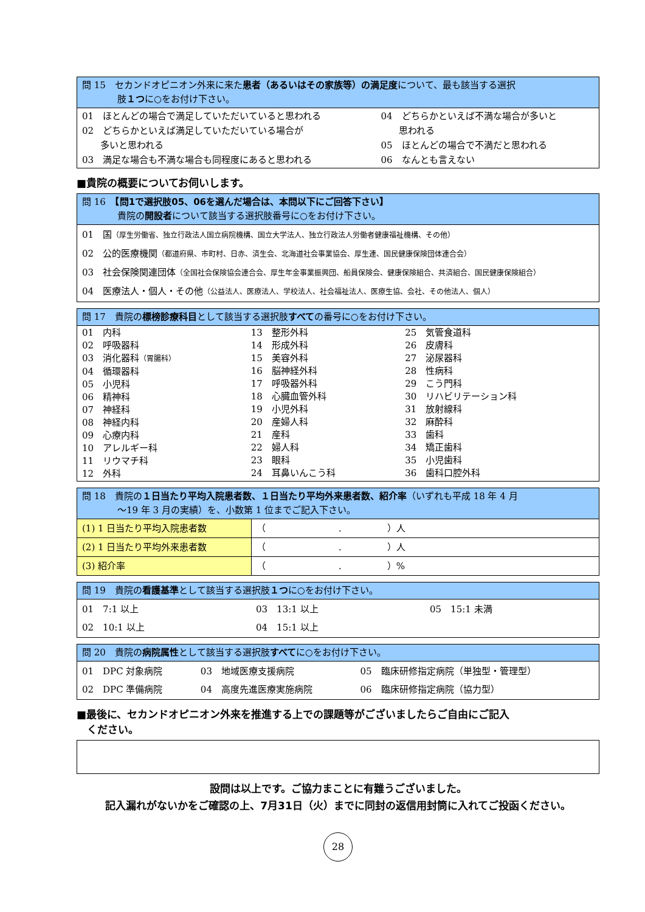問 15　セカンドオピニオン外来に来た患者（あるいはその家族等）の満足度について、最も該当する選択
肢１つに○をお付け下さい。
| 01 ほとんどの場合で満足していただいていると思われる 02 どちらかといえば満足していただいている場合が 多いと思われる 03 満足な場合も不満な場合も同程度にあると思われる | 04 どちらかといえば不満な場合が多いと 思われる 05 ほとんどの場合で不満だと思われる 06 なんとも言えない |
■貴院の概要についてお伺いします。
問 16　【問1で選択肢05、06を選んだ場合は、本問以下にご回答下さい】
貴院の開設者について該当する選択肢番号に○をお付け下さい。
| 01 国 （厚生労働省、独立行政法人国立病院機構、国立大学法人、独立行政法人労働者健康福祉機構、その他） 02 公的医療機関 （都道府県、市町村、日赤、済生会、北海道社会事業協会、厚生連、国民健康保険団体連合会） 03 社会保険関連団体 （全国社会保険協会連合会、厚生年金事業振興団、船員保険会、健康保険組合、共済組合、国民健康保険組合） 04 医療法人・個人・その他 （公益法人、医療法人、学校法人、社会福祉法人、医療生協、会社、その他法人、個人） |
問 17　貴院の標榜診療科目として該当する選択肢すべての番号に○をお付け下さい。
| 01 内科 02 呼吸器科 03 消化器科 （胃腸科） 04 循環器科 05 小児科 06 精神科 07 神経科 08 神経内科 09 心療内科 10 アレルギー科 11 リウマチ科 12 外科 | 13 整形外科 14 形成外科 15 美容外科 16 脳神経外科 17 呼吸器外科 18 心臓血管外科 19 小児外科 20 産婦人科 21 産科 22 婦人科 23 眼科 24 耳鼻いんこう科 | 25 気管食道科 26 皮膚科 27 泌尿器科 28 性病科 29 こう門科 30 リハビリテーション科 31 放射線科 32 麻酔科 33 歯科 34 矯正歯科 35 小児歯科 36 歯科口腔外科 |
問 18　貴院の１日当たり平均入院患者数、１日当たり平均外来患者数、紹介率（いずれも平成 18 年 4 月
～19 年 3 月の実績）を、小数第 1 位までご記入下さい。
| (1) 1 日当たり平均入院患者数 | （ . ）人 |
| (2) 1 日当たり平均外来患者数 | （ . ）人 |
| (3) 紹介率 | （ . ）% |
問 19　貴院の看護基準として該当する選択肢１つに○をお付け下さい。
| 01 7:1 以上 02 10:1 以上 | 03 13:1 以上 04 15:1 以上 | 05 15:1 未満 |
問 20　貴院の病院属性として該当する選択肢すべてに○をお付け下さい。
| 01 DPC 対象病院 02 DPC 準備病院 | 03 地域医療支援病院 04 高度先進医療実施病院 | 05 臨床研修指定病院（単独型・管理型） 06 臨床研修指定病院（協力型） |
■最後に、セカンドオピニオン外来を推進する上での課題等がございましたらご自由にご記入
　ください。
設問は以上です。ご協力まことに有難うございました。
記入漏れがないかをご確認の上、7月31日（火）までに同封の返信用封筒に入れてご投函ください。
28